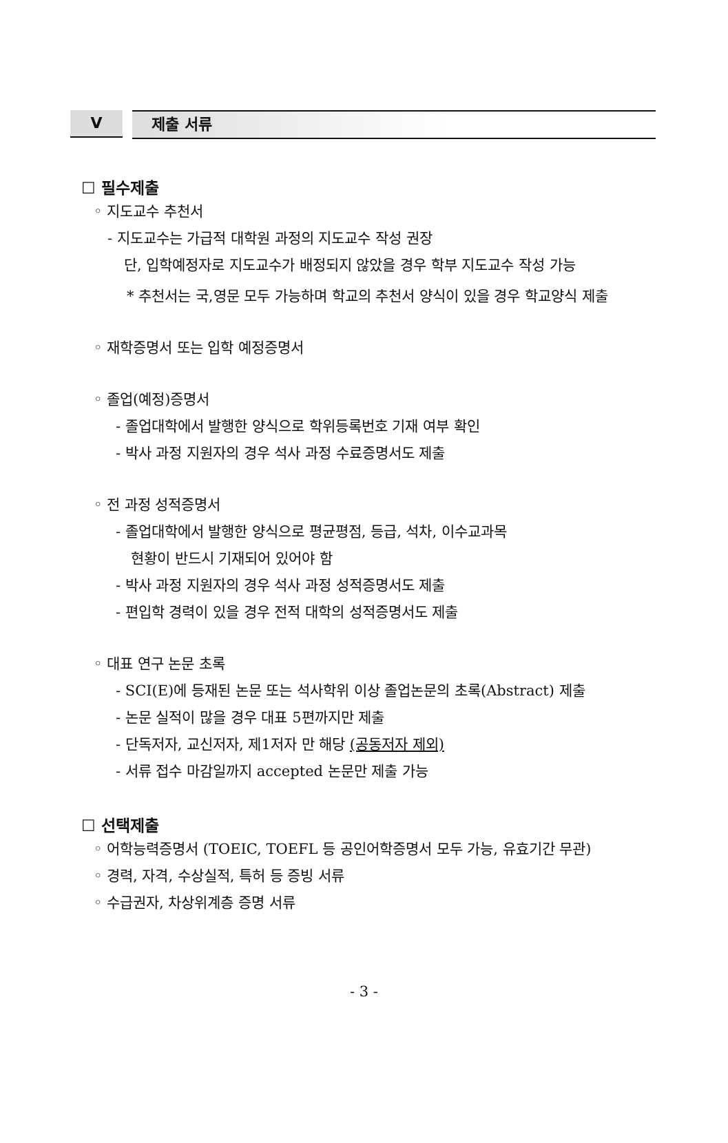V 제출 서류
☐ 필수제출
◦ 지도교수 추천서
- 지도교수는 가급적 대학원 과정의 지도교수 작성 권장
단, 입학예정자로 지도교수가 배정되지 않았을 경우 학부 지도교수 작성 가능
* 추천서는 국,영문 모두 가능하며 학교의 추천서 양식이 있을 경우 학교양식 제출
◦ 재학증명서 또는 입학 예정증명서
◦ 졸업(예정)증명서
- 졸업대학에서 발행한 양식으로 학위등록번호 기재 여부 확인
- 박사 과정 지원자의 경우 석사 과정 수료증명서도 제출
◦ 전 과정 성적증명서
- 졸업대학에서 발행한 양식으로 평균평점, 등급, 석차, 이수교과목
현황이 반드시 기재되어 있어야 함
- 박사 과정 지원자의 경우 석사 과정 성적증명서도 제출
- 편입학 경력이 있을 경우 전적 대학의 성적증명서도 제출
◦ 대표 연구 논문 초록
- SCI(E)에 등재된 논문 또는 석사학위 이상 졸업논문의 초록(Abstract) 제출
- 논문 실적이 많을 경우 대표 5편까지만 제출
- 단독저자, 교신저자, 제1저자 만 해당 (공동저자 제외)
- 서류 접수 마감일까지 accepted 논문만 제출 가능
☐ 선택제출
◦ 어학능력증명서 (TOEIC, TOEFL 등 공인어학증명서 모두 가능, 유효기간 무관)
◦ 경력, 자격, 수상실적, 특허 등 증빙 서류
◦ 수급권자, 차상위계층 증명 서류
- 3 -